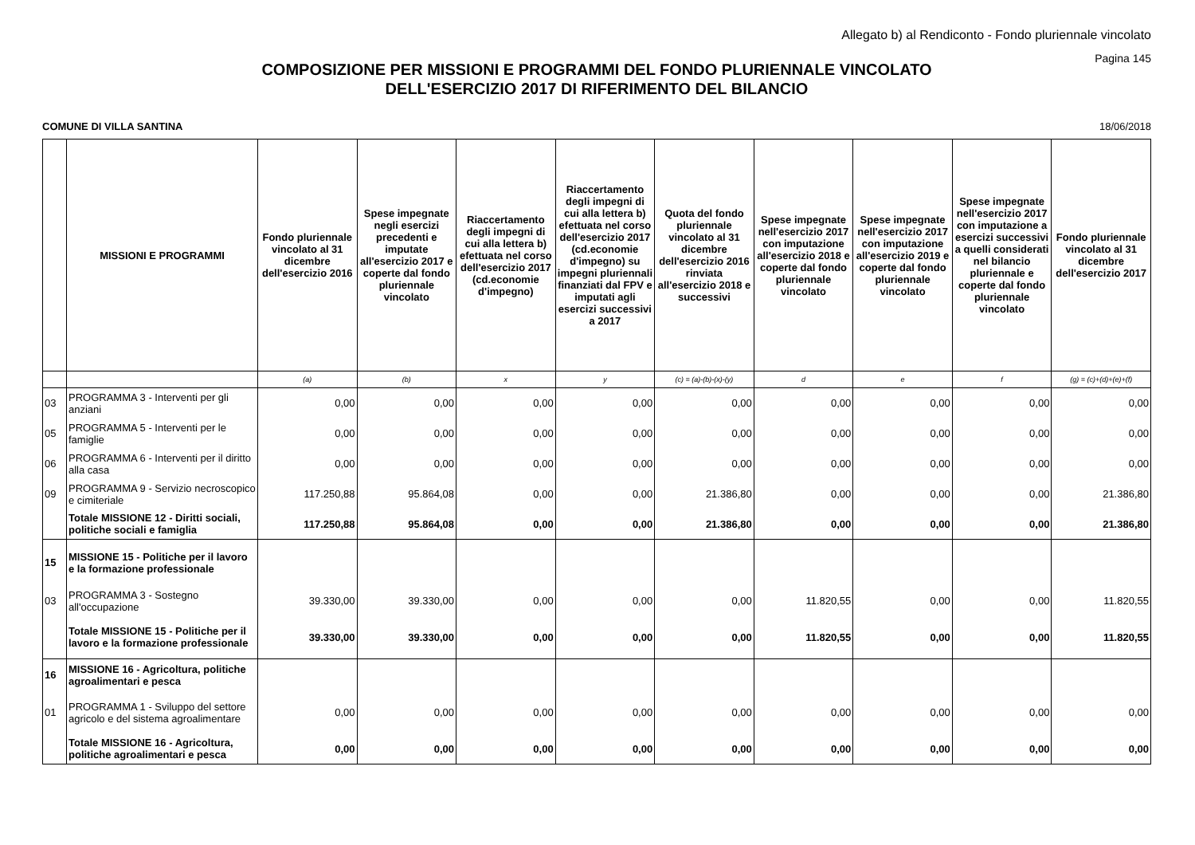Allegato b) al Rendiconto - Fondo pluriennale vincolato
Pagina 145
COMPOSIZIONE PER MISSIONI E PROGRAMMI DEL FONDO PLURIENNALE VINCOLATO
DELL'ESERCIZIO 2017 DI RIFERIMENTO DEL BILANCIO
COMUNE DI VILLA SANTINA 18/06/2018
| | MISSIONI E PROGRAMMI | Fondo pluriennale vincolato al 31 dicembre dell'esercizio 2016 | Spese impegnate negli esercizi precedenti e imputate all'esercizio 2017 e coperte dal fondo pluriennale vincolato | Riaccertamento degli impegni di cui alla lettera b) efettuata nel corso dell'esercizio 2017 (cd.economie d'impegno) | Riaccertamento degli impegni di cui alla lettera b) efettuata nel corso dell'esercizio 2017 (cd.economie d'impegno) su impegni pluriennali finanziati dal FPV e imputati agli esercizi successivi a 2017 | Quota del fondo pluriennale vincolato al 31 dicembre dell'esercizio 2016 rinviata all'esercizio 2018 e successivi | Spese impegnate nell'esercizio 2017 con imputazione all'esercizio 2018 e coperte dal fondo pluriennale vincolato | Spese impegnate nell'esercizio 2017 con imputazione all'esercizio 2019 e coperte dal fondo pluriennale vincolato | Spese impegnate nell'esercizio 2017 con imputazione a esercizi successivi a quelli considerati nel bilancio pluriennale e coperte dal fondo pluriennale vincolato | Fondo pluriennale vincolato al 31 dicembre dell'esercizio 2017 |
| --- | --- | --- | --- | --- | --- | --- | --- | --- | --- | --- |
| | | (a) | (b) | x | y | (c) = (a)-(b)-(x)-(y) | d | e | f | (g) = (c)+(d)+(e)+(f) |
| 03 | PROGRAMMA 3 - Interventi per gli anziani | 0,00 | 0,00 | 0,00 | 0,00 | 0,00 | 0,00 | 0,00 | 0,00 | 0,00 |
| 05 | PROGRAMMA 5 - Interventi per le famiglie | 0,00 | 0,00 | 0,00 | 0,00 | 0,00 | 0,00 | 0,00 | 0,00 | 0,00 |
| 06 | PROGRAMMA 6 - Interventi per il diritto alla casa | 0,00 | 0,00 | 0,00 | 0,00 | 0,00 | 0,00 | 0,00 | 0,00 | 0,00 |
| 09 | PROGRAMMA 9 - Servizio necroscopico e cimiteriale | 117.250,88 | 95.864,08 | 0,00 | 0,00 | 21.386,80 | 0,00 | 0,00 | 0,00 | 21.386,80 |
| | Totale MISSIONE 12 - Diritti sociali, politiche sociali e famiglia | 117.250,88 | 95.864,08 | 0,00 | 0,00 | 21.386,80 | 0,00 | 0,00 | 0,00 | 21.386,80 |
| 15 | MISSIONE 15 - Politiche per il lavoro e la formazione professionale | | | | | | | | | |
| 03 | PROGRAMMA 3 - Sostegno all'occupazione | 39.330,00 | 39.330,00 | 0,00 | 0,00 | 0,00 | 11.820,55 | 0,00 | 0,00 | 11.820,55 |
| | Totale MISSIONE 15 - Politiche per il lavoro e la formazione professionale | 39.330,00 | 39.330,00 | 0,00 | 0,00 | 0,00 | 11.820,55 | 0,00 | 0,00 | 11.820,55 |
| 16 | MISSIONE 16 - Agricoltura, politiche agroalimentari e pesca | | | | | | | | | |
| 01 | PROGRAMMA 1 - Sviluppo del settore agricolo e del sistema agroalimentare | 0,00 | 0,00 | 0,00 | 0,00 | 0,00 | 0,00 | 0,00 | 0,00 | 0,00 |
| | Totale MISSIONE 16 - Agricoltura, politiche agroalimentari e pesca | 0,00 | 0,00 | 0,00 | 0,00 | 0,00 | 0,00 | 0,00 | 0,00 | 0,00 |